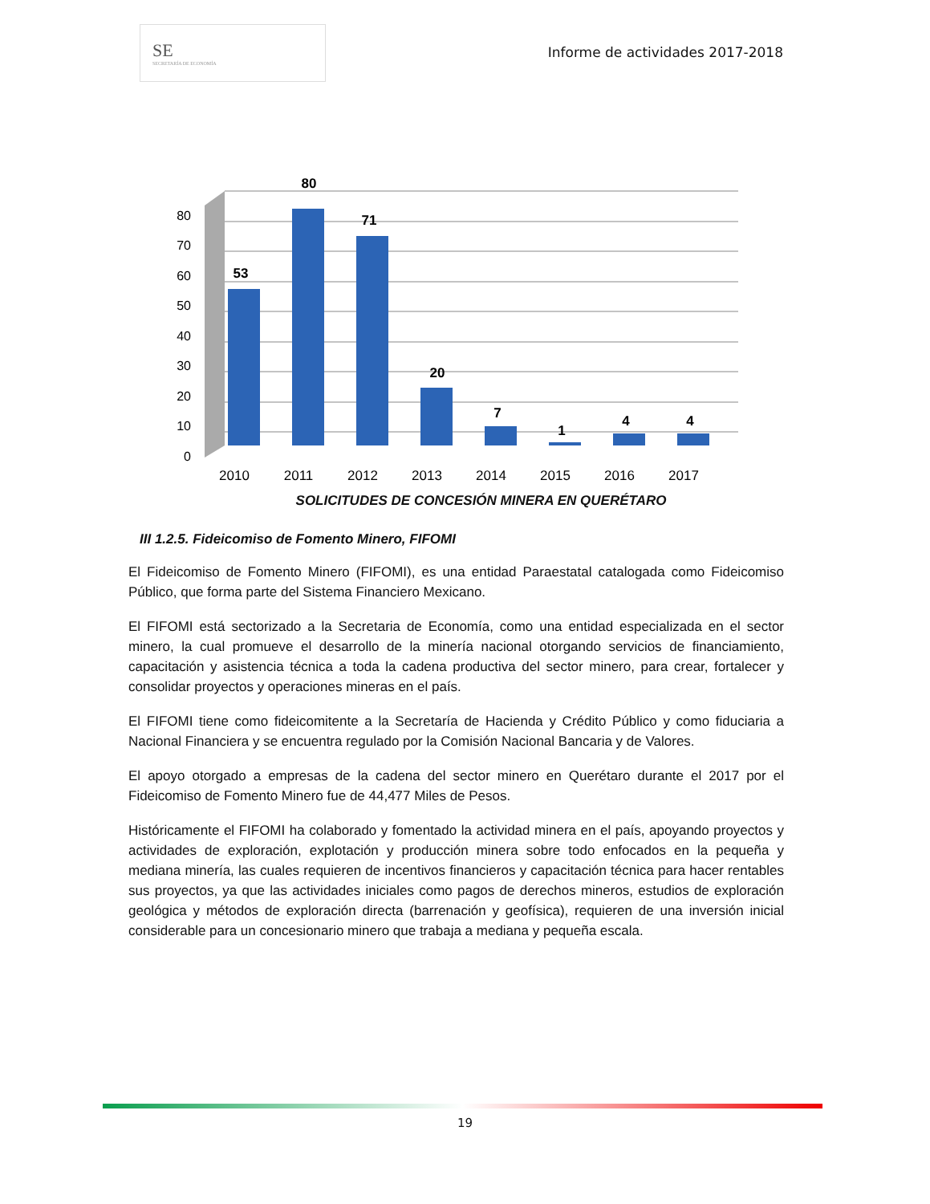SE
SECRETARÍA DE ECONOMÍA
Informe de actividades 2017-2018
0
10
20
30
40
50
60
70
80
53
80
71
20
7
1
4
4
2010
2011
2012
2013
2014
2015
2016
2017
SOLICITUDES DE CONCESIÓN MINERA EN QUERÉTARO
III 1.2.5. Fideicomiso de Fomento Minero, FIFOMI
El Fideicomiso de Fomento Minero (FIFOMI), es una entidad Paraestatal catalogada como Fideicomiso Público, que forma parte del Sistema Financiero Mexicano.
El FIFOMI está sectorizado a la Secretaria de Economía, como una entidad especializada en el sector minero, la cual promueve el desarrollo de la minería nacional otorgando servicios de financiamiento, capacitación y asistencia técnica a toda la cadena productiva del sector minero, para crear, fortalecer y consolidar proyectos y operaciones mineras en el país.
El FIFOMI tiene como fideicomitente a la Secretaría de Hacienda y Crédito Público y como fiduciaria a Nacional Financiera y se encuentra regulado por la Comisión Nacional Bancaria y de Valores.
El apoyo otorgado a empresas de la cadena del sector minero en Querétaro durante el 2017 por el Fideicomiso de Fomento Minero fue de 44,477 Miles de Pesos.
Históricamente el FIFOMI ha colaborado y fomentado la actividad minera en el país, apoyando proyectos y actividades de exploración, explotación y producción minera sobre todo enfocados en la pequeña y mediana minería, las cuales requieren de incentivos financieros y capacitación técnica para hacer rentables sus proyectos, ya que las actividades iniciales como pagos de derechos mineros, estudios de exploración geológica y métodos de exploración directa (barrenación y geofísica), requieren de una inversión inicial considerable para un concesionario minero que trabaja a mediana y pequeña escala.
19